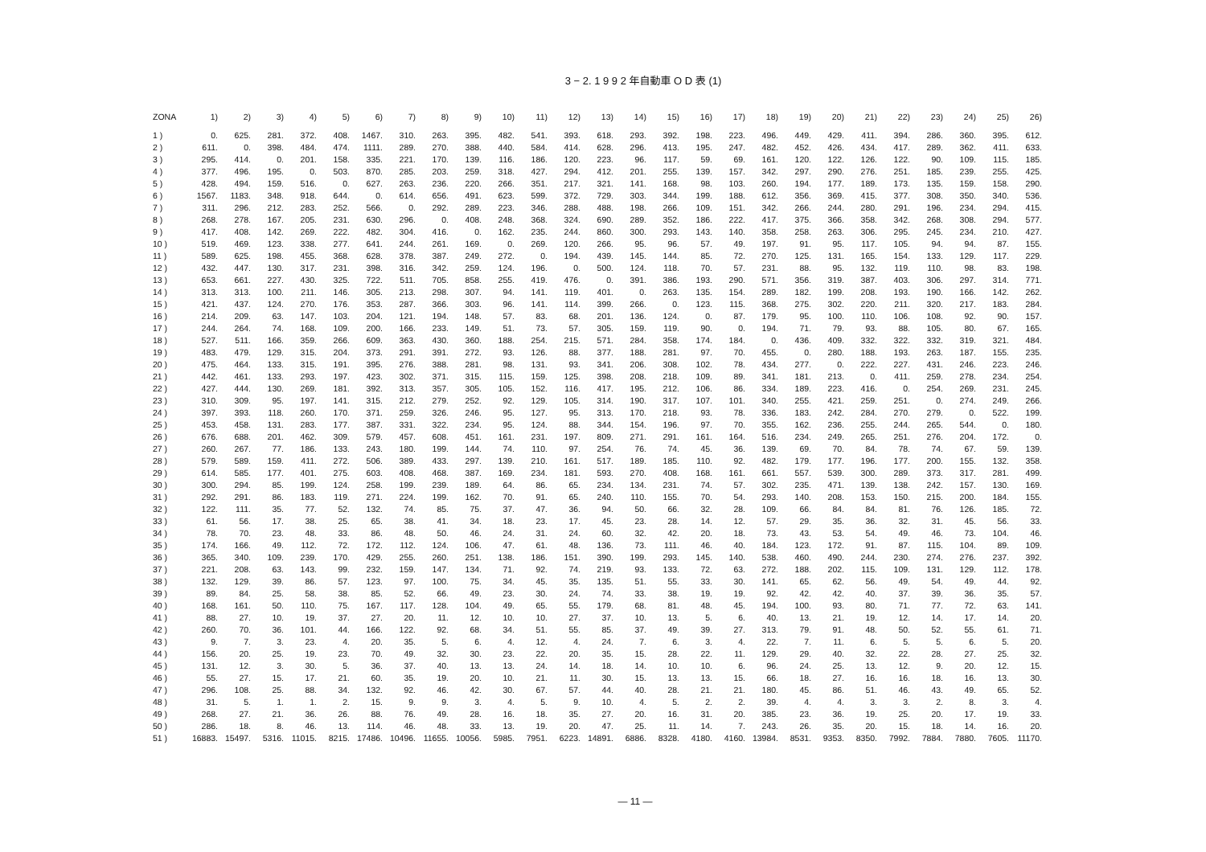3 − 2. 1 9 9 2 年自動車 O D 表 (1)
| ZONA | 1) | 2) | 3) | 4) | 5) | 6) | 7) | 8) | 9) | 10) | 11) | 12) | 13) | 14) | 15) | 16) | 17) | 18) | 19) | 20) | 21) | 22) | 23) | 24) | 25) | 26) |
| --- | --- | --- | --- | --- | --- | --- | --- | --- | --- | --- | --- | --- | --- | --- | --- | --- | --- | --- | --- | --- | --- | --- | --- | --- | --- | --- |
| 1 ) | 0. | 625. | 281. | 372. | 408. | 1467. | 310. | 263. | 395. | 482. | 541. | 393. | 618. | 293. | 392. | 198. | 223. | 496. | 449. | 429. | 411. | 394. | 286. | 360. | 395. | 612. |
| 2 ) | 611. | 0. | 398. | 484. | 474. | 1111. | 289. | 270. | 388. | 440. | 584. | 414. | 628. | 296. | 413. | 195. | 247. | 482. | 452. | 426. | 434. | 417. | 289. | 362. | 411. | 633. |
| 3 ) | 295. | 414. | 0. | 201. | 158. | 335. | 221. | 170. | 139. | 116. | 186. | 120. | 223. | 96. | 117. | 59. | 69. | 161. | 120. | 122. | 126. | 122. | 90. | 109. | 115. | 185. |
| 4 ) | 377. | 496. | 195. | 0. | 503. | 870. | 285. | 203. | 259. | 318. | 427. | 294. | 412. | 201. | 255. | 139. | 157. | 342. | 297. | 290. | 276. | 251. | 185. | 239. | 255. | 425. |
| 5 ) | 428. | 494. | 159. | 516. | 0. | 627. | 263. | 236. | 220. | 266. | 351. | 217. | 321. | 141. | 168. | 98. | 103. | 260. | 194. | 177. | 189. | 173. | 135. | 159. | 158. | 290. |
| 6 ) | 1567. | 1183. | 348. | 918. | 644. | 0. | 614. | 656. | 491. | 623. | 599. | 372. | 729. | 303. | 344. | 199. | 188. | 612. | 356. | 369. | 415. | 377. | 308. | 350. | 340. | 536. |
| 7 ) | 311. | 296. | 212. | 283. | 252. | 566. | 0. | 292. | 289. | 223. | 346. | 288. | 488. | 198. | 266. | 109. | 151. | 342. | 266. | 244. | 280. | 291. | 196. | 234. | 294. | 415. |
| 8 ) | 268. | 278. | 167. | 205. | 231. | 630. | 296. | 0. | 408. | 248. | 368. | 324. | 690. | 289. | 352. | 186. | 222. | 417. | 375. | 366. | 358. | 342. | 268. | 308. | 294. | 577. |
| 9 ) | 417. | 408. | 142. | 269. | 222. | 482. | 304. | 416. | 0. | 162. | 235. | 244. | 860. | 300. | 293. | 143. | 140. | 358. | 258. | 263. | 306. | 295. | 245. | 234. | 210. | 427. |
| 10 ) | 519. | 469. | 123. | 338. | 277. | 641. | 244. | 261. | 169. | 0. | 269. | 120. | 266. | 95. | 96. | 57. | 49. | 197. | 91. | 95. | 117. | 105. | 94. | 94. | 87. | 155. |
| 11 ) | 589. | 625. | 198. | 455. | 368. | 628. | 378. | 387. | 249. | 272. | 0. | 194. | 439. | 145. | 144. | 85. | 72. | 270. | 125. | 131. | 165. | 154. | 133. | 129. | 117. | 229. |
| 12 ) | 432. | 447. | 130. | 317. | 231. | 398. | 316. | 342. | 259. | 124. | 196. | 0. | 500. | 124. | 118. | 70. | 57. | 231. | 88. | 95. | 132. | 119. | 110. | 98. | 83. | 198. |
| 13 ) | 653. | 661. | 227. | 430. | 325. | 722. | 511. | 705. | 858. | 255. | 419. | 476. | 0. | 391. | 386. | 193. | 290. | 571. | 356. | 319. | 387. | 403. | 306. | 297. | 314. | 771. |
| 14 ) | 313. | 313. | 100. | 211. | 146. | 305. | 213. | 298. | 307. | 94. | 141. | 119. | 401. | 0. | 263. | 135. | 154. | 289. | 182. | 199. | 208. | 193. | 190. | 166. | 142. | 262. |
| 15 ) | 421. | 437. | 124. | 270. | 176. | 353. | 287. | 366. | 303. | 96. | 141. | 114. | 399. | 266. | 0. | 123. | 115. | 368. | 275. | 302. | 220. | 211. | 320. | 217. | 183. | 284. |
| 16 ) | 214. | 209. | 63. | 147. | 103. | 204. | 121. | 194. | 148. | 57. | 83. | 68. | 201. | 136. | 124. | 0. | 87. | 179. | 95. | 100. | 110. | 106. | 108. | 92. | 90. | 157. |
| 17 ) | 244. | 264. | 74. | 168. | 109. | 200. | 166. | 233. | 149. | 51. | 73. | 57. | 305. | 159. | 119. | 90. | 0. | 194. | 71. | 79. | 93. | 88. | 105. | 80. | 67. | 165. |
| 18 ) | 527. | 511. | 166. | 359. | 266. | 609. | 363. | 430. | 360. | 188. | 254. | 215. | 571. | 284. | 358. | 174. | 184. | 0. | 436. | 409. | 332. | 322. | 332. | 319. | 321. | 484. |
| 19 ) | 483. | 479. | 129. | 315. | 204. | 373. | 291. | 391. | 272. | 93. | 126. | 88. | 377. | 188. | 281. | 97. | 70. | 455. | 0. | 280. | 188. | 193. | 263. | 187. | 155. | 235. |
| 20 ) | 475. | 464. | 133. | 315. | 191. | 395. | 276. | 388. | 281. | 98. | 131. | 93. | 341. | 206. | 308. | 102. | 78. | 434. | 277. | 0. | 222. | 227. | 431. | 246. | 223. | 246. |
| 21 ) | 442. | 461. | 133. | 293. | 197. | 423. | 302. | 371. | 315. | 115. | 159. | 125. | 398. | 208. | 218. | 109. | 89. | 341. | 181. | 213. | 0. | 411. | 259. | 278. | 234. | 254. |
| 22 ) | 427. | 444. | 130. | 269. | 181. | 392. | 313. | 357. | 305. | 105. | 152. | 116. | 417. | 195. | 212. | 106. | 86. | 334. | 189. | 223. | 416. | 0. | 254. | 269. | 231. | 245. |
| 23 ) | 310. | 309. | 95. | 197. | 141. | 315. | 212. | 279. | 252. | 92. | 129. | 105. | 314. | 190. | 317. | 107. | 101. | 340. | 255. | 421. | 259. | 251. | 0. | 274. | 249. | 266. |
| 24 ) | 397. | 393. | 118. | 260. | 170. | 371. | 259. | 326. | 246. | 95. | 127. | 95. | 313. | 170. | 218. | 93. | 78. | 336. | 183. | 242. | 284. | 270. | 279. | 0. | 522. | 199. |
| 25 ) | 453. | 458. | 131. | 283. | 177. | 387. | 331. | 322. | 234. | 95. | 124. | 88. | 344. | 154. | 196. | 97. | 70. | 355. | 162. | 236. | 255. | 244. | 265. | 544. | 0. | 180. |
| 26 ) | 676. | 688. | 201. | 462. | 309. | 579. | 457. | 608. | 451. | 161. | 231. | 197. | 809. | 271. | 291. | 161. | 164. | 516. | 234. | 249. | 265. | 251. | 276. | 204. | 172. | 0. |
| 27 ) | 260. | 267. | 77. | 186. | 133. | 243. | 180. | 199. | 144. | 74. | 110. | 97. | 254. | 76. | 74. | 45. | 36. | 139. | 69. | 70. | 84. | 78. | 74. | 67. | 59. | 139. |
| 28 ) | 579. | 589. | 159. | 411. | 272. | 506. | 389. | 433. | 297. | 139. | 210. | 161. | 517. | 189. | 185. | 110. | 92. | 482. | 179. | 177. | 196. | 177. | 200. | 155. | 132. | 358. |
| 29 ) | 614. | 585. | 177. | 401. | 275. | 603. | 408. | 468. | 387. | 169. | 234. | 181. | 593. | 270. | 408. | 168. | 161. | 661. | 557. | 539. | 300. | 289. | 373. | 317. | 281. | 499. |
| 30 ) | 300. | 294. | 85. | 199. | 124. | 258. | 199. | 239. | 189. | 64. | 86. | 65. | 234. | 134. | 231. | 74. | 57. | 302. | 235. | 471. | 139. | 138. | 242. | 157. | 130. | 169. |
| 31 ) | 292. | 291. | 86. | 183. | 119. | 271. | 224. | 199. | 162. | 70. | 91. | 65. | 240. | 110. | 155. | 70. | 54. | 293. | 140. | 208. | 153. | 150. | 215. | 200. | 184. | 155. |
| 32 ) | 122. | 111. | 35. | 77. | 52. | 132. | 74. | 85. | 75. | 37. | 47. | 36. | 94. | 50. | 66. | 32. | 28. | 109. | 66. | 84. | 84. | 81. | 76. | 126. | 185. | 72. |
| 33 ) | 61. | 56. | 17. | 38. | 25. | 65. | 38. | 41. | 34. | 18. | 23. | 17. | 45. | 23. | 28. | 14. | 12. | 57. | 29. | 35. | 36. | 32. | 31. | 45. | 56. | 33. |
| 34 ) | 78. | 70. | 23. | 48. | 33. | 86. | 48. | 50. | 46. | 24. | 31. | 24. | 60. | 32. | 42. | 20. | 18. | 73. | 43. | 53. | 54. | 49. | 46. | 73. | 104. | 46. |
| 35 ) | 174. | 166. | 49. | 112. | 72. | 172. | 112. | 124. | 106. | 47. | 61. | 48. | 136. | 73. | 111. | 46. | 40. | 184. | 123. | 172. | 91. | 87. | 115. | 104. | 89. | 109. |
| 36 ) | 365. | 340. | 109. | 239. | 170. | 429. | 255. | 260. | 251. | 138. | 186. | 151. | 390. | 199. | 293. | 145. | 140. | 538. | 460. | 490. | 244. | 230. | 274. | 276. | 237. | 392. |
| 37 ) | 221. | 208. | 63. | 143. | 99. | 232. | 159. | 147. | 134. | 71. | 92. | 74. | 219. | 93. | 133. | 72. | 63. | 272. | 188. | 202. | 115. | 109. | 131. | 129. | 112. | 178. |
| 38 ) | 132. | 129. | 39. | 86. | 57. | 123. | 97. | 100. | 75. | 34. | 45. | 35. | 135. | 51. | 55. | 33. | 30. | 141. | 65. | 62. | 56. | 49. | 54. | 49. | 44. | 92. |
| 39 ) | 89. | 84. | 25. | 58. | 38. | 85. | 52. | 66. | 49. | 23. | 30. | 24. | 74. | 33. | 38. | 19. | 19. | 92. | 42. | 42. | 40. | 37. | 39. | 36. | 35. | 57. |
| 40 ) | 168. | 161. | 50. | 110. | 75. | 167. | 117. | 128. | 104. | 49. | 65. | 55. | 179. | 68. | 81. | 48. | 45. | 194. | 100. | 93. | 80. | 71. | 77. | 72. | 63. | 141. |
| 41 ) | 88. | 27. | 10. | 19. | 37. | 27. | 20. | 11. | 12. | 10. | 10. | 27. | 37. | 10. | 13. | 5. | 6. | 40. | 13. | 21. | 19. | 12. | 14. | 17. | 14. | 20. |
| 42 ) | 260. | 70. | 36. | 101. | 44. | 166. | 122. | 92. | 68. | 34. | 51. | 55. | 85. | 37. | 49. | 39. | 27. | 313. | 79. | 91. | 48. | 50. | 52. | 55. | 61. | 71. |
| 43 ) | 9. | 7. | 3. | 23. | 4. | 20. | 35. | 5. | 6. | 4. | 12. | 4. | 24. | 7. | 6. | 3. | 4. | 22. | 7. | 11. | 6. | 5. | 5. | 6. | 5. | 20. |
| 44 ) | 156. | 20. | 25. | 19. | 23. | 70. | 49. | 32. | 30. | 23. | 22. | 20. | 35. | 15. | 28. | 22. | 11. | 129. | 29. | 40. | 32. | 22. | 28. | 27. | 25. | 32. |
| 45 ) | 131. | 12. | 3. | 30. | 5. | 36. | 37. | 40. | 13. | 13. | 24. | 14. | 18. | 14. | 10. | 10. | 6. | 96. | 24. | 25. | 13. | 12. | 9. | 20. | 12. | 15. |
| 46 ) | 55. | 27. | 15. | 17. | 21. | 60. | 35. | 19. | 20. | 10. | 21. | 11. | 30. | 15. | 13. | 13. | 15. | 66. | 18. | 27. | 16. | 16. | 18. | 16. | 13. | 30. |
| 47 ) | 296. | 108. | 25. | 88. | 34. | 132. | 92. | 46. | 42. | 30. | 67. | 57. | 44. | 40. | 28. | 21. | 21. | 180. | 45. | 86. | 51. | 46. | 43. | 49. | 65. | 52. |
| 48 ) | 31. | 5. | 1. | 1. | 2. | 15. | 9. | 9. | 3. | 4. | 5. | 9. | 10. | 4. | 5. | 2. | 2. | 39. | 4. | 4. | 3. | 3. | 2. | 8. | 3. | 4. |
| 49 ) | 268. | 27. | 21. | 36. | 26. | 88. | 76. | 49. | 28. | 16. | 18. | 35. | 27. | 20. | 16. | 31. | 20. | 385. | 23. | 36. | 19. | 25. | 20. | 17. | 19. | 33. |
| 50 ) | 286. | 18. | 8. | 46. | 13. | 114. | 46. | 48. | 33. | 13. | 19. | 20. | 47. | 25. | 11. | 14. | 7. | 243. | 26. | 35. | 20. | 15. | 18. | 14. | 16. | 20. |
| 51 ) | 16883. | 15497. | 5316. | 11015. | 8215. | 17486. | 10496. | 11655. | 10056. | 5985. | 7951. | 6223. | 14891. | 6886. | 8328. | 4180. | 4160. | 13984. | 8531. | 9353. | 8350. | 7992. | 7884. | 7880. | 7605. | 11170. |
— 11 —